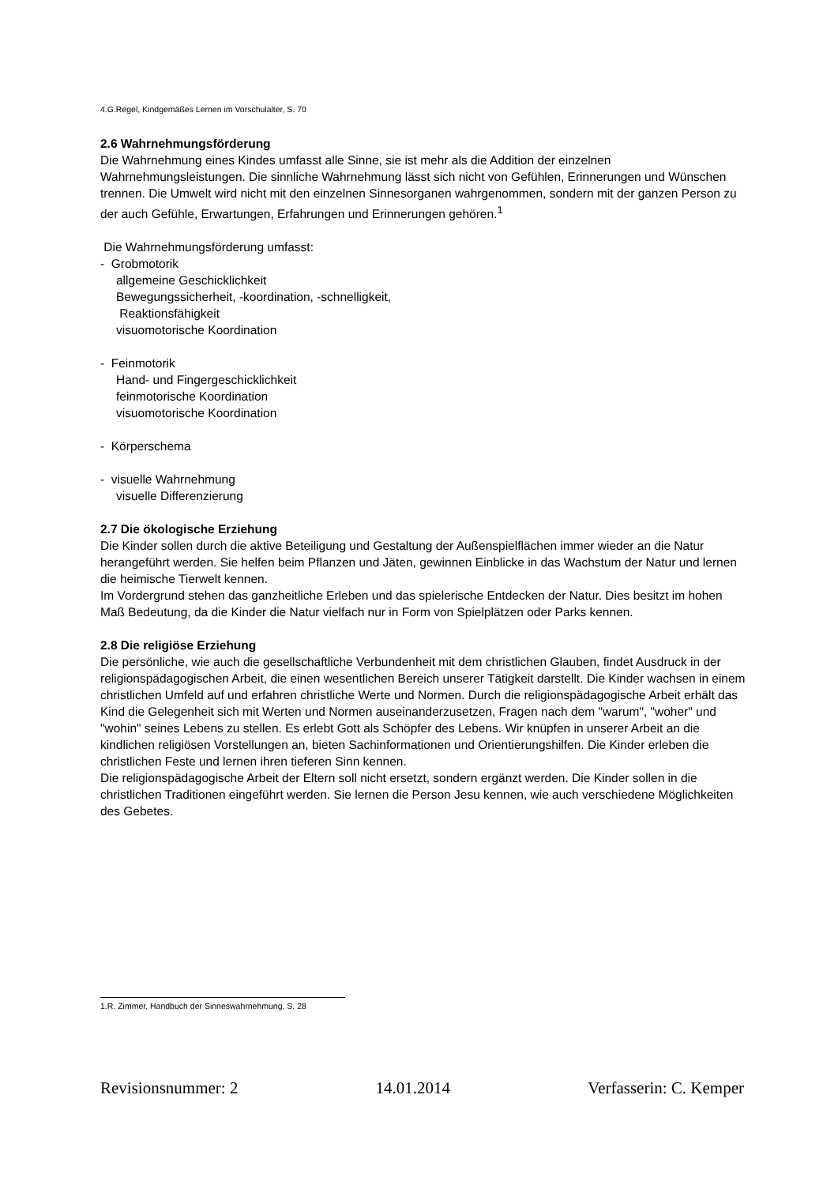4.G.Regel, Kindgemäßes Lernen im Vorschulalter, S. 70
2.6 Wahrnehmungsförderung
Die Wahrnehmung eines Kindes umfasst alle Sinne, sie ist mehr als die Addition der einzelnen Wahrnehmungsleistungen. Die sinnliche Wahrnehmung lässt sich nicht von Gefühlen, Erinnerungen und Wünschen trennen. Die Umwelt wird nicht mit den einzelnen Sinnesorganen wahrgenommen, sondern mit der ganzen Person zu der auch Gefühle, Erwartungen, Erfahrungen und Erinnerungen gehören.<sup>1</sup>
Die Wahrnehmungsförderung umfasst:
- Grobmotorik
allgemeine Geschicklichkeit
Bewegungssicherheit, -koordination, -schnelligkeit,
Reaktionsfähigkeit
visuomotorische Koordination
- Feinmotorik
Hand- und Fingergeschicklichkeit
feinmotorische Koordination
visuomotorische Koordination
- Körperschema
- visuelle Wahrnehmung
visuelle Differenzierung
2.7 Die ökologische Erziehung
Die Kinder sollen durch die aktive Beteiligung und Gestaltung der Außenspielflächen immer wieder an die Natur herangeführt werden. Sie helfen beim Pflanzen und Jäten, gewinnen Einblicke in das Wachstum der Natur und lernen die heimische Tierwelt kennen.
Im Vordergrund stehen das ganzheitliche Erleben und das spielerische Entdecken der Natur. Dies besitzt im hohen Maß Bedeutung, da die Kinder die Natur vielfach nur in Form von Spielplätzen oder Parks kennen.
2.8 Die religiöse Erziehung
Die persönliche, wie auch die gesellschaftliche Verbundenheit mit dem christlichen Glauben, findet Ausdruck in der religionspädagogischen Arbeit, die einen wesentlichen Bereich unserer Tätigkeit darstellt. Die Kinder wachsen in einem christlichen Umfeld auf und erfahren christliche Werte und Normen. Durch die religionspädagogische Arbeit erhält das Kind die Gelegenheit sich mit Werten und Normen auseinanderzusetzen, Fragen nach dem "warum", "woher" und "wohin" seines Lebens zu stellen. Es erlebt Gott als Schöpfer des Lebens. Wir knüpfen in unserer Arbeit an die kindlichen religiösen Vorstellungen an, bieten Sachinformationen und Orientierungshilfen. Die Kinder erleben die christlichen Feste und lernen ihren tieferen Sinn kennen.
Die religionspädagogische Arbeit der Eltern soll nicht ersetzt, sondern ergänzt werden. Die Kinder sollen in die christlichen Traditionen eingeführt werden. Sie lernen die Person Jesu kennen, wie auch verschiedene Möglichkeiten des Gebetes.
1.R. Zimmer, Handbuch der Sinneswahrnehmung, S. 28
Revisionsnummer: 2 14.01.2014 Verfasserin: C. Kemper